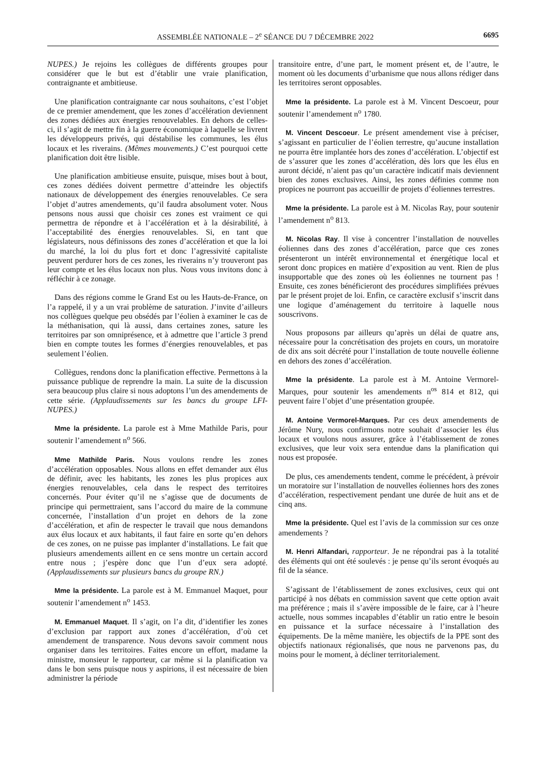ASSEMBLÉE NATIONALE – 2<sup>e</sup> SÉANCE DU 7 DÉCEMBRE 2022 6695
NUPES.) Je rejoins les collègues de différents groupes pour considérer que le but est d’établir une vraie planification, contraignante et ambitieuse.
Une planification contraignante car nous souhaitons, c’est l’objet de ce premier amendement, que les zones d’accélération deviennent des zones dédiées aux énergies renouvelables. En dehors de celles-ci, il s’agit de mettre fin à la guerre économique à laquelle se livrent les développeurs privés, qui déstabilise les communes, les élus locaux et les riverains. (Mêmes mouvements.) C’est pourquoi cette planification doit être lisible.
Une planification ambitieuse ensuite, puisque, mises bout à bout, ces zones dédiées doivent permettre d’atteindre les objectifs nationaux de développement des énergies renouvelables. Ce sera l’objet d’autres amendements, qu’il faudra absolument voter. Nous pensons nous aussi que choisir ces zones est vraiment ce qui permettra de répondre et à l’accélération et à la désirabilité, à l’acceptabilité des énergies renouvelables. Si, en tant que législateurs, nous définissons des zones d’accélération et que la loi du marché, la loi du plus fort et donc l’agressivité capitaliste peuvent perdurer hors de ces zones, les riverains n’y trouveront pas leur compte et les élus locaux non plus. Nous vous invitons donc à réfléchir à ce zonage.
Dans des régions comme le Grand Est ou les Hauts-de-France, on l’a rappelé, il y a un vrai problème de saturation. J’invite d’ailleurs nos collègues quelque peu obsédés par l’éolien à examiner le cas de la méthanisation, qui là aussi, dans certaines zones, sature les territoires par son omniprésence, et à admettre que l’article 3 prend bien en compte toutes les formes d’énergies renouvelables, et pas seulement l’éolien.
Collègues, rendons donc la planification effective. Permettons à la puissance publique de reprendre la main. La suite de la discussion sera beaucoup plus claire si nous adoptons l’un des amendements de cette série. (Applaudissements sur les bancs du groupe LFI-NUPES.)
Mme la présidente. La parole est à Mme Mathilde Paris, pour soutenir l’amendement n<sup>o</sup> 566.
Mme Mathilde Paris. Nous voulons rendre les zones d’accélération opposables. Nous allons en effet demander aux élus de définir, avec les habitants, les zones les plus propices aux énergies renouvelables, cela dans le respect des territoires concernés. Pour éviter qu’il ne s’agisse que de documents de principe qui permettraient, sans l’accord du maire de la commune concernée, l’installation d’un projet en dehors de la zone d’accélération, et afin de respecter le travail que nous demandons aux élus locaux et aux habitants, il faut faire en sorte qu’en dehors de ces zones, on ne puisse pas implanter d’installations. Le fait que plusieurs amendements aillent en ce sens montre un certain accord entre nous ; j’espère donc que l’un d’eux sera adopté. (Applaudissements sur plusieurs bancs du groupe RN.)
Mme la présidente. La parole est à M. Emmanuel Maquet, pour soutenir l’amendement n<sup>o</sup> 1453.
M. Emmanuel Maquet. Il s’agit, on l’a dit, d’identifier les zones d’exclusion par rapport aux zones d’accélération, d’où cet amendement de transparence. Nous devons savoir comment nous organiser dans les territoires. Faites encore un effort, madame la ministre, monsieur le rapporteur, car même si la planification va dans le bon sens puisque nous y aspirions, il est nécessaire de bien administrer la période
transitoire entre, d’une part, le moment présent et, de l’autre, le moment où les documents d’urbanisme que nous allons rédiger dans les territoires seront opposables.
Mme la présidente. La parole est à M. Vincent Descoeur, pour soutenir l’amendement n<sup>o</sup> 1780.
M. Vincent Descoeur. Le présent amendement vise à préciser, s’agissant en particulier de l’éolien terrestre, qu’aucune installation ne pourra être implantée hors des zones d’accélération. L’objectif est de s’assurer que les zones d’accélération, dès lors que les élus en auront décidé, n’aient pas qu’un caractère indicatif mais deviennent bien des zones exclusives. Ainsi, les zones définies comme non propices ne pourront pas accueillir de projets d’éoliennes terrestres.
Mme la présidente. La parole est à M. Nicolas Ray, pour soutenir l’amendement n<sup>o</sup> 813.
M. Nicolas Ray. Il vise à concentrer l’installation de nouvelles éoliennes dans des zones d’accélération, parce que ces zones présenteront un intérêt environnemental et énergétique local et seront donc propices en matière d’exposition au vent. Rien de plus insupportable que des zones où les éoliennes ne tournent pas ! Ensuite, ces zones bénéficieront des procédures simplifiées prévues par le présent projet de loi. Enfin, ce caractère exclusif s’inscrit dans une logique d’aménagement du territoire à laquelle nous souscrivons.
Nous proposons par ailleurs qu’après un délai de quatre ans, nécessaire pour la concrétisation des projets en cours, un moratoire de dix ans soit décrété pour l’installation de toute nouvelle éolienne en dehors des zones d’accélération.
Mme la présidente. La parole est à M. Antoine Vermorel-Marques, pour soutenir les amendements n<sup>os</sup> 814 et 812, qui peuvent faire l’objet d’une présentation groupée.
M. Antoine Vermorel-Marques. Par ces deux amendements de Jérôme Nury, nous confirmons notre souhait d’associer les élus locaux et voulons nous assurer, grâce à l’établissement de zones exclusives, que leur voix sera entendue dans la planification qui nous est proposée.
De plus, ces amendements tendent, comme le précédent, à prévoir un moratoire sur l’installation de nouvelles éoliennes hors des zones d’accélération, respectivement pendant une durée de huit ans et de cinq ans.
Mme la présidente. Quel est l’avis de la commission sur ces onze amendements ?
M. Henri Alfandari, rapporteur. Je ne répondrai pas à la totalité des éléments qui ont été soulevés : je pense qu’ils seront évoqués au fil de la séance.
S’agissant de l’établissement de zones exclusives, ceux qui ont participé à nos débats en commission savent que cette option avait ma préférence ; mais il s’avère impossible de le faire, car à l’heure actuelle, nous sommes incapables d’établir un ratio entre le besoin en puissance et la surface nécessaire à l’installation des équipements. De la même manière, les objectifs de la PPE sont des objectifs nationaux régionalisés, que nous ne parvenons pas, du moins pour le moment, à décliner territorialement.